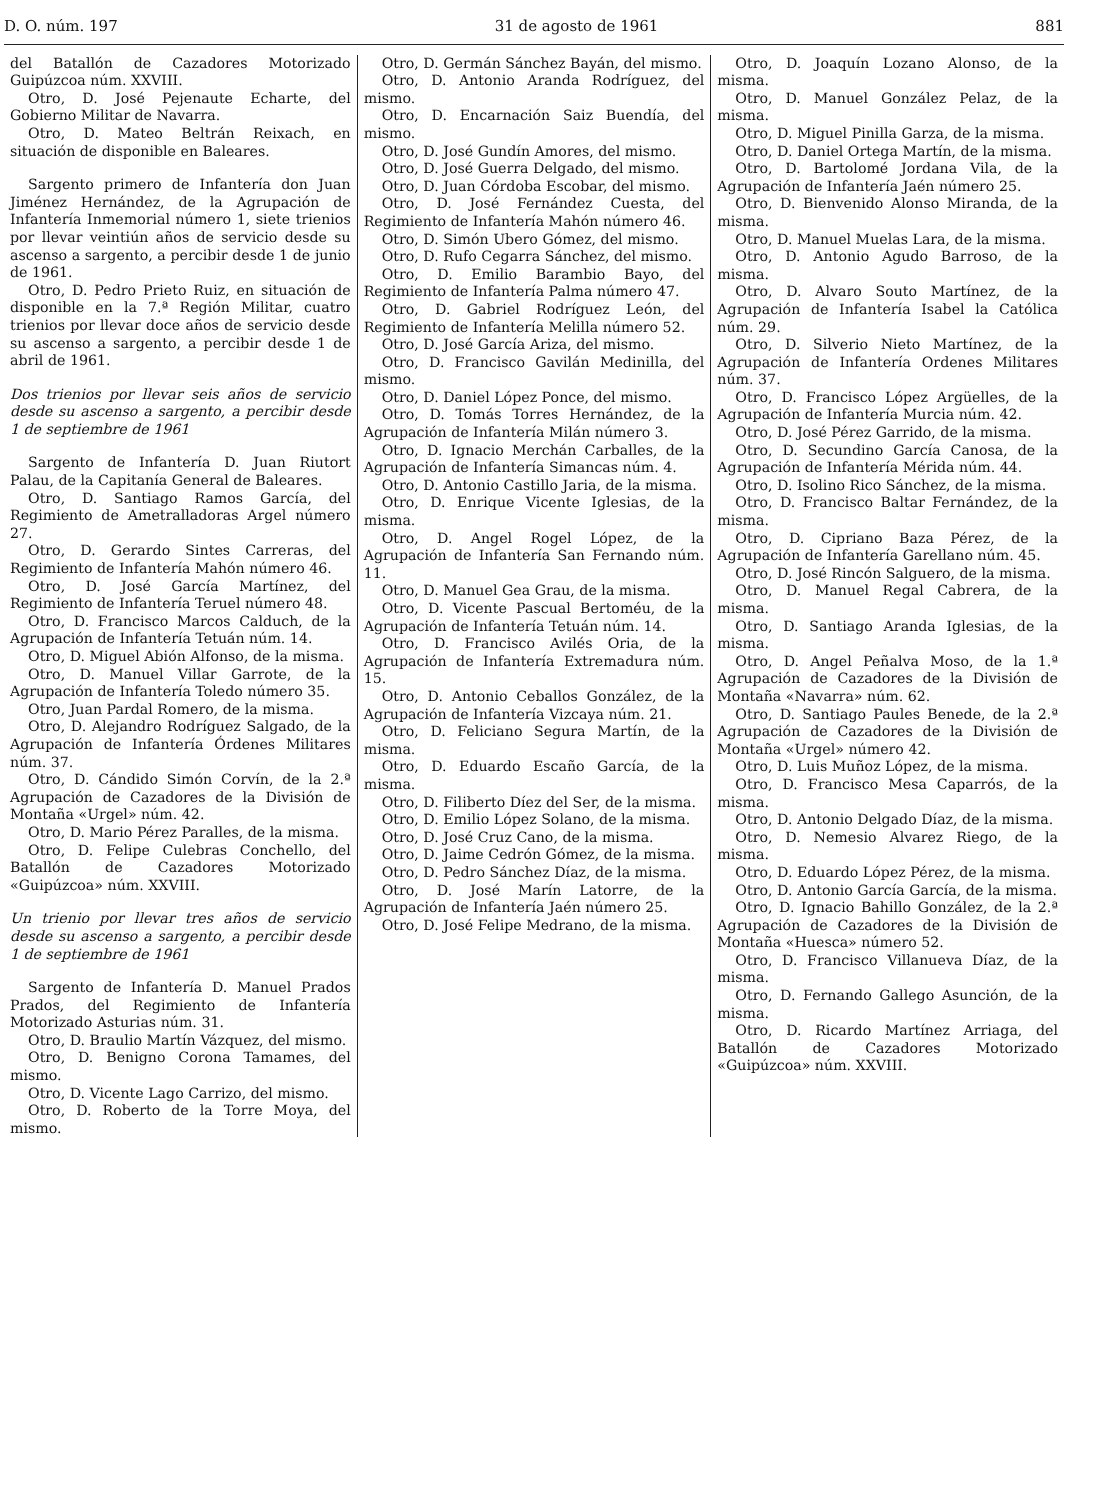D. O. núm. 197 31 de agosto de 1961 881
del Batallón de Cazadores Motorizado Guipúzcoa núm. XXVIII.
Otro, D. José Pejenaute Echarte, del Gobierno Militar de Navarra.
Otro, D. Mateo Beltrán Reixach, en situación de disponible en Baleares.
Sargento primero de Infantería don Juan Jiménez Hernández, de la Agrupación de Infantería Inmemorial número 1, siete trienios por llevar veintiún años de servicio desde su ascenso a sargento, a percibir desde 1 de junio de 1961.
Otro, D. Pedro Prieto Ruiz, en situación de disponible en la 7.ª Región Militar, cuatro trienios por llevar doce años de servicio desde su ascenso a sargento, a percibir desde 1 de abril de 1961.
Dos trienios por llevar seis años de servicio desde su ascenso a sargento, a percibir desde 1 de septiembre de 1961
Sargento de Infantería D. Juan Riutort Palau, de la Capitanía General de Baleares.
Otro, D. Santiago Ramos García, del Regimiento de Ametralladoras Argel número 27.
Otro, D. Gerardo Sintes Carreras, del Regimiento de Infantería Mahón número 46.
Otro, D. José García Martínez, del Regimiento de Infantería Teruel número 48.
Otro, D. Francisco Marcos Calduch, de la Agrupación de Infantería Tetuán núm. 14.
Otro, D. Miguel Abión Alfonso, de la misma.
Otro, D. Manuel Villar Garrote, de la Agrupación de Infantería Toledo número 35.
Otro, Juan Pardal Romero, de la misma.
Otro, D. Alejandro Rodríguez Salgado, de la Agrupación de Infantería Órdenes Militares núm. 37.
Otro, D. Cándido Simón Corvín, de la 2.ª Agrupación de Cazadores de la División de Montaña «Urgel» núm. 42.
Otro, D. Mario Pérez Paralles, de la misma.
Otro, D. Felipe Culebras Conchello, del Batallón de Cazadores Motorizado «Guipúzcoa» núm. XXVIII.
Un trienio por llevar tres años de servicio desde su ascenso a sargento, a percibir desde 1 de septiembre de 1961
Sargento de Infantería D. Manuel Prados Prados, del Regimiento de Infantería Motorizado Asturias núm. 31.
Otro, D. Braulio Martín Vázquez, del mismo.
Otro, D. Benigno Corona Tamames, del mismo.
Otro, D. Vicente Lago Carrizo, del mismo.
Otro, D. Roberto de la Torre Moya, del mismo.
Otro, D. Germán Sánchez Bayán, del mismo.
Otro, D. Antonio Aranda Rodríguez, del mismo.
Otro, D. Encarnación Saiz Buendía, del mismo.
Otro, D. José Gundín Amores, del mismo.
Otro, D. José Guerra Delgado, del mismo.
Otro, D. Juan Córdoba Escobar, del mismo.
Otro, D. José Fernández Cuesta, del Regimiento de Infantería Mahón número 46.
Otro, D. Simón Ubero Gómez, del mismo.
Otro, D. Rufo Cegarra Sánchez, del mismo.
Otro, D. Emilio Barambio Bayo, del Regimiento de Infantería Palma número 47.
Otro, D. Gabriel Rodríguez León, del Regimiento de Infantería Melilla número 52.
Otro, D. José García Ariza, del mismo.
Otro, D. Francisco Gavilán Medinilla, del mismo.
Otro, D. Daniel López Ponce, del mismo.
Otro, D. Tomás Torres Hernández, de la Agrupación de Infantería Milán número 3.
Otro, D. Ignacio Merchán Carballes, de la Agrupación de Infantería Simancas núm. 4.
Otro, D. Antonio Castillo Jaria, de la misma.
Otro, D. Enrique Vicente Iglesias, de la misma.
Otro, D. Angel Rogel López, de la Agrupación de Infantería San Fernando núm. 11.
Otro, D. Manuel Gea Grau, de la misma.
Otro, D. Vicente Pascual Bertoméu, de la Agrupación de Infantería Tetuán núm. 14.
Otro, D. Francisco Avilés Oria, de la Agrupación de Infantería Extremadura núm. 15.
Otro, D. Antonio Ceballos González, de la Agrupación de Infantería Vizcaya núm. 21.
Otro, D. Feliciano Segura Martín, de la misma.
Otro, D. Eduardo Escaño García, de la misma.
Otro, D. Filiberto Díez del Ser, de la misma.
Otro, D. Emilio López Solano, de la misma.
Otro, D. José Cruz Cano, de la misma.
Otro, D. Jaime Cedrón Gómez, de la misma.
Otro, D. Pedro Sánchez Díaz, de la misma.
Otro, D. José Marín Latorre, de la Agrupación de Infantería Jaén número 25.
Otro, D. José Felipe Medrano, de la misma.
Otro, D. Joaquín Lozano Alonso, de la misma.
Otro, D. Manuel González Pelaz, de la misma.
Otro, D. Miguel Pinilla Garza, de la misma.
Otro, D. Daniel Ortega Martín, de la misma.
Otro, D. Bartolomé Jordana Vila, de la Agrupación de Infantería Jaén número 25.
Otro, D. Bienvenido Alonso Miranda, de la misma.
Otro, D. Manuel Muelas Lara, de la misma.
Otro, D. Antonio Agudo Barroso, de la misma.
Otro, D. Alvaro Souto Martínez, de la Agrupación de Infantería Isabel la Católica núm. 29.
Otro, D. Silverio Nieto Martínez, de la Agrupación de Infantería Ordenes Militares núm. 37.
Otro, D. Francisco López Argüelles, de la Agrupación de Infantería Murcia núm. 42.
Otro, D. José Pérez Garrido, de la misma.
Otro, D. Secundino García Canosa, de la Agrupación de Infantería Mérida núm. 44.
Otro, D. Isolino Rico Sánchez, de la misma.
Otro, D. Francisco Baltar Fernández, de la misma.
Otro, D. Cipriano Baza Pérez, de la Agrupación de Infantería Garellano núm. 45.
Otro, D. José Rincón Salguero, de la misma.
Otro, D. Manuel Regal Cabrera, de la misma.
Otro, D. Santiago Aranda Iglesias, de la misma.
Otro, D. Angel Peñalva Moso, de la 1.ª Agrupación de Cazadores de la División de Montaña «Navarra» núm. 62.
Otro, D. Santiago Paules Benede, de la 2.ª Agrupación de Cazadores de la División de Montaña «Urgel» número 42.
Otro, D. Luis Muñoz López, de la misma.
Otro, D. Francisco Mesa Caparrós, de la misma.
Otro, D. Antonio Delgado Díaz, de la misma.
Otro, D. Nemesio Alvarez Riego, de la misma.
Otro, D. Eduardo López Pérez, de la misma.
Otro, D. Antonio García García, de la misma.
Otro, D. Ignacio Bahillo González, de la 2.ª Agrupación de Cazadores de la División de Montaña «Huesca» número 52.
Otro, D. Francisco Villanueva Díaz, de la misma.
Otro, D. Fernando Gallego Asunción, de la misma.
Otro, D. Ricardo Martínez Arriaga, del Batallón de Cazadores Motorizado «Guipúzcoa» núm. XXVIII.